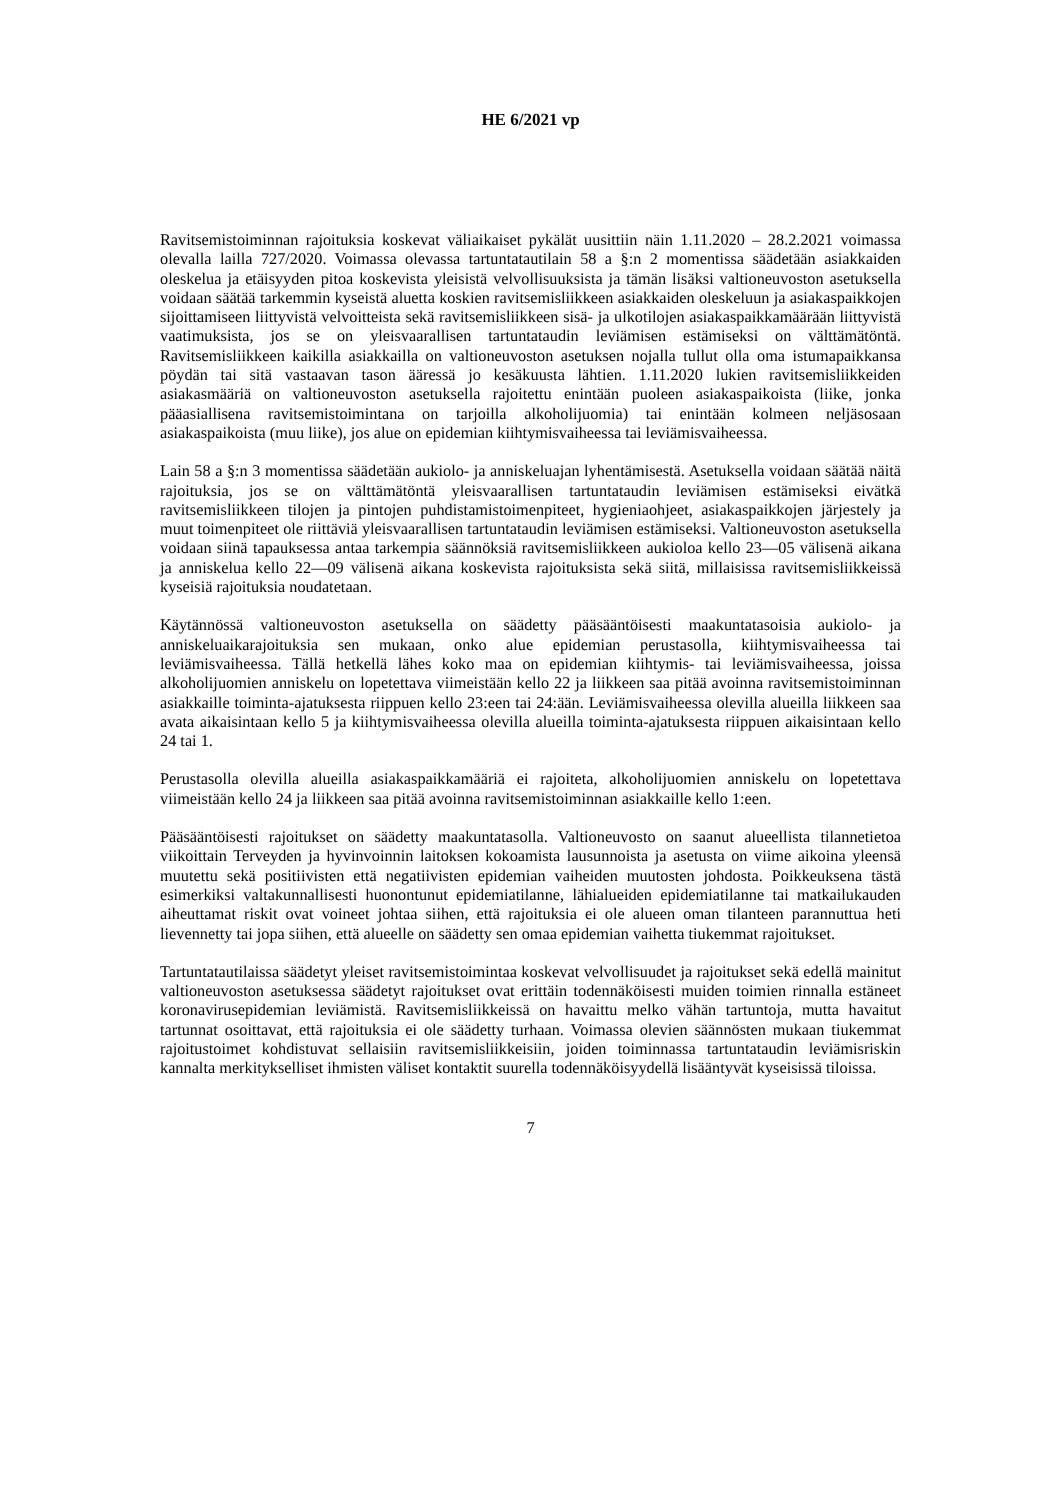HE 6/2021 vp
Ravitsemistoiminnan rajoituksia koskevat väliaikaiset pykälät uusittiin näin 1.11.2020 – 28.2.2021 voimassa olevalla lailla 727/2020. Voimassa olevassa tartuntatautilain 58 a §:n 2 momentissa säädetään asiakkaiden oleskelua ja etäisyyden pitoa koskevista yleisistä velvollisuuksista ja tämän lisäksi valtioneuvoston asetuksella voidaan säätää tarkemmin kyseistä aluetta koskien ravitsemisliikkeen asiakkaiden oleskeluun ja asiakaspaikkojen sijoittamiseen liittyvistä velvoitteista sekä ravitsemisliikkeen sisä- ja ulkotilojen asiakaspaikkamäärään liittyvistä vaatimuksista, jos se on yleisvaarallisen tartuntataudin leviämisen estämiseksi on välttämätöntä. Ravitsemisliikkeen kaikilla asiakkailla on valtioneuvoston asetuksen nojalla tullut olla oma istumapaikkansa pöydän tai sitä vastaavan tason ääressä jo kesäkuusta lähtien. 1.11.2020 lukien ravitsemisliikkeiden asiakasmääriä on valtioneuvoston asetuksella rajoitettu enintään puoleen asiakaspaikoista (liike, jonka pääasiallisena ravitsemistoimintana on tarjoilla alkoholijuomia) tai enintään kolmeen neljäsosaan asiakaspaikoista (muu liike), jos alue on epidemian kiihtymisvaiheessa tai leviämisvaiheessa.
Lain 58 a §:n 3 momentissa säädetään aukiolo- ja anniskeluajan lyhentämisestä. Asetuksella voidaan säätää näitä rajoituksia, jos se on välttämätöntä yleisvaarallisen tartuntataudin leviämisen estämiseksi eivätkä ravitsemisliikkeen tilojen ja pintojen puhdistamistoimenpiteet, hygieniaohjeet, asiakaspaikkojen järjestely ja muut toimenpiteet ole riittäviä yleisvaarallisen tartuntataudin leviämisen estämiseksi. Valtioneuvoston asetuksella voidaan siinä tapauksessa antaa tarkempia säännöksiä ravitsemisliikkeen aukioloa kello 23—05 välisenä aikana ja anniskelua kello 22—09 välisenä aikana koskevista rajoituksista sekä siitä, millaisissa ravitsemisliikkeissä kyseisiä rajoituksia noudatetaan.
Käytännössä valtioneuvoston asetuksella on säädetty pääsääntöisesti maakuntatasoisia aukiolo- ja anniskeluaikarajoituksia sen mukaan, onko alue epidemian perustasolla, kiihtymisvaiheessa tai leviämisvaiheessa. Tällä hetkellä lähes koko maa on epidemian kiihtymis- tai leviämisvaiheessa, joissa alkoholijuomien anniskelu on lopetettava viimeistään kello 22 ja liikkeen saa pitää avoinna ravitsemistoiminnan asiakkaille toiminta-ajatuksesta riippuen kello 23:een tai 24:ään. Leviämisvaiheessa olevilla alueilla liikkeen saa avata aikaisintaan kello 5 ja kiihtymisvaiheessa olevilla alueilla toiminta-ajatuksesta riippuen aikaisintaan kello 24 tai 1.
Perustasolla olevilla alueilla asiakaspaikkamääriä ei rajoiteta, alkoholijuomien anniskelu on lopetettava viimeistään kello 24 ja liikkeen saa pitää avoinna ravitsemistoiminnan asiakkaille kello 1:een.
Pääsääntöisesti rajoitukset on säädetty maakuntatasolla. Valtioneuvosto on saanut alueellista tilannetietoa viikoittain Terveyden ja hyvinvoinnin laitoksen kokoamista lausunnoista ja asetusta on viime aikoina yleensä muutettu sekä positiivisten että negatiivisten epidemian vaiheiden muutosten johdosta. Poikkeuksena tästä esimerkiksi valtakunnallisesti huonontunut epidemiatilanne, lähialueiden epidemiatilanne tai matkailukauden aiheuttamat riskit ovat voineet johtaa siihen, että rajoituksia ei ole alueen oman tilanteen parannuttua heti lievennetty tai jopa siihen, että alueelle on säädetty sen omaa epidemian vaihetta tiukemmat rajoitukset.
Tartuntatautilaissa säädetyt yleiset ravitsemistoimintaa koskevat velvollisuudet ja rajoitukset sekä edellä mainitut valtioneuvoston asetuksessa säädetyt rajoitukset ovat erittäin todennäköisesti muiden toimien rinnalla estäneet koronavirusepidemian leviämistä. Ravitsemisliikkeissä on havaittu melko vähän tartuntoja, mutta havaitut tartunnat osoittavat, että rajoituksia ei ole säädetty turhaan. Voimassa olevien säännösten mukaan tiukemmat rajoitustoimet kohdistuvat sellaisiin ravitsemisliikkeisiin, joiden toiminnassa tartuntataudin leviämisriskin kannalta merkitykselliset ihmisten väliset kontaktit suurella todennäköisyydellä lisääntyvät kyseisissä tiloissa.
7